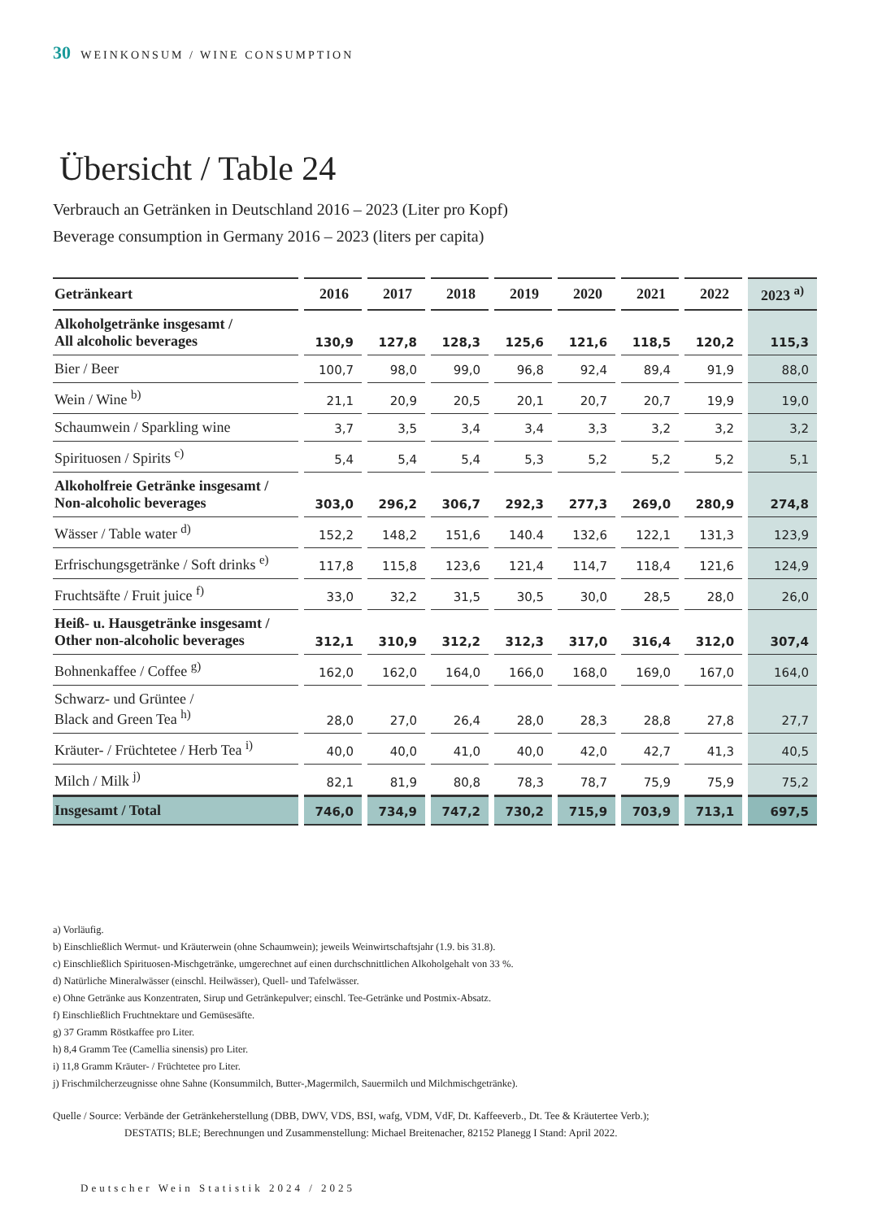30 WEINKONSUM / WINE CONSUMPTION
Übersicht / Table 24
Verbrauch an Getränken in Deutschland 2016 – 2023 (Liter pro Kopf)
Beverage consumption in Germany 2016 – 2023 (liters per capita)
| Getränkeart | 2016 | 2017 | 2018 | 2019 | 2020 | 2021 | 2022 | 2023 <sup>a)</sup> |
| --- | --- | --- | --- | --- | --- | --- | --- | --- |
| Alkoholgetränke insgesamt / All alcoholic beverages | 130,9 | 127,8 | 128,3 | 125,6 | 121,6 | 118,5 | 120,2 | 115,3 |
| Bier / Beer | 100,7 | 98,0 | 99,0 | 96,8 | 92,4 | 89,4 | 91,9 | 88,0 |
| Wein / Wine <sup>b)</sup> | 21,1 | 20,9 | 20,5 | 20,1 | 20,7 | 20,7 | 19,9 | 19,0 |
| Schaumwein / Sparkling wine | 3,7 | 3,5 | 3,4 | 3,4 | 3,3 | 3,2 | 3,2 | 3,2 |
| Spirituosen / Spirits <sup>c)</sup> | 5,4 | 5,4 | 5,4 | 5,3 | 5,2 | 5,2 | 5,2 | 5,1 |
| Alkoholfreie Getränke insgesamt / Non-alcoholic beverages | 303,0 | 296,2 | 306,7 | 292,3 | 277,3 | 269,0 | 280,9 | 274,8 |
| Wässer / Table water <sup>d)</sup> | 152,2 | 148,2 | 151,6 | 140.4 | 132,6 | 122,1 | 131,3 | 123,9 |
| Erfrischungsgetränke / Soft drinks <sup>e)</sup> | 117,8 | 115,8 | 123,6 | 121,4 | 114,7 | 118,4 | 121,6 | 124,9 |
| Fruchtsäfte / Fruit juice <sup>f)</sup> | 33,0 | 32,2 | 31,5 | 30,5 | 30,0 | 28,5 | 28,0 | 26,0 |
| Heiß- u. Hausgetränke insgesamt / Other non-alcoholic beverages | 312,1 | 310,9 | 312,2 | 312,3 | 317,0 | 316,4 | 312,0 | 307,4 |
| Bohnenkaffee / Coffee <sup>g)</sup> | 162,0 | 162,0 | 164,0 | 166,0 | 168,0 | 169,0 | 167,0 | 164,0 |
| Schwarz- und Grüntee / Black and Green Tea <sup>h)</sup> | 28,0 | 27,0 | 26,4 | 28,0 | 28,3 | 28,8 | 27,8 | 27,7 |
| Kräuter- / Früchtetee / Herb Tea <sup>i)</sup> | 40,0 | 40,0 | 41,0 | 40,0 | 42,0 | 42,7 | 41,3 | 40,5 |
| Milch / Milk <sup>j)</sup> | 82,1 | 81,9 | 80,8 | 78,3 | 78,7 | 75,9 | 75,9 | 75,2 |
| Insgesamt / Total | 746,0 | 734,9 | 747,2 | 730,2 | 715,9 | 703,9 | 713,1 | 697,5 |
a) Vorläufig.
b) Einschließlich Wermut- und Kräuterwein (ohne Schaumwein); jeweils Weinwirtschaftsjahr (1.9. bis 31.8).
c) Einschließlich Spirituosen-Mischgetränke, umgerechnet auf einen durchschnittlichen Alkoholgehalt von 33 %.
d) Natürliche Mineralwässer (einschl. Heilwässer), Quell- und Tafelwässer.
e) Ohne Getränke aus Konzentraten, Sirup und Getränkepulver; einschl. Tee-Getränke und Postmix-Absatz.
f) Einschließlich Fruchtnektare und Gemüsesäfte.
g) 37 Gramm Röstkaffee pro Liter.
h) 8,4 Gramm Tee (Camellia sinensis) pro Liter.
i) 11,8 Gramm Kräuter- / Früchtetee pro Liter.
j) Frischmilcherzeugnisse ohne Sahne (Konsummilch, Butter-,Magermilch, Sauermilch und Milchmischgetränke).
Quelle / Source: Verbände der Getränkeherstellung (DBB, DWV, VDS, BSI, wafg, VDM, VdF, Dt. Kaffeeverb., Dt. Tee & Kräutertee Verb.);
DESTATIS; BLE; Berechnungen und Zusammenstellung: Michael Breitenacher, 82152 Planegg I Stand: April 2022.
Deutscher Wein Statistik 2024 / 2025